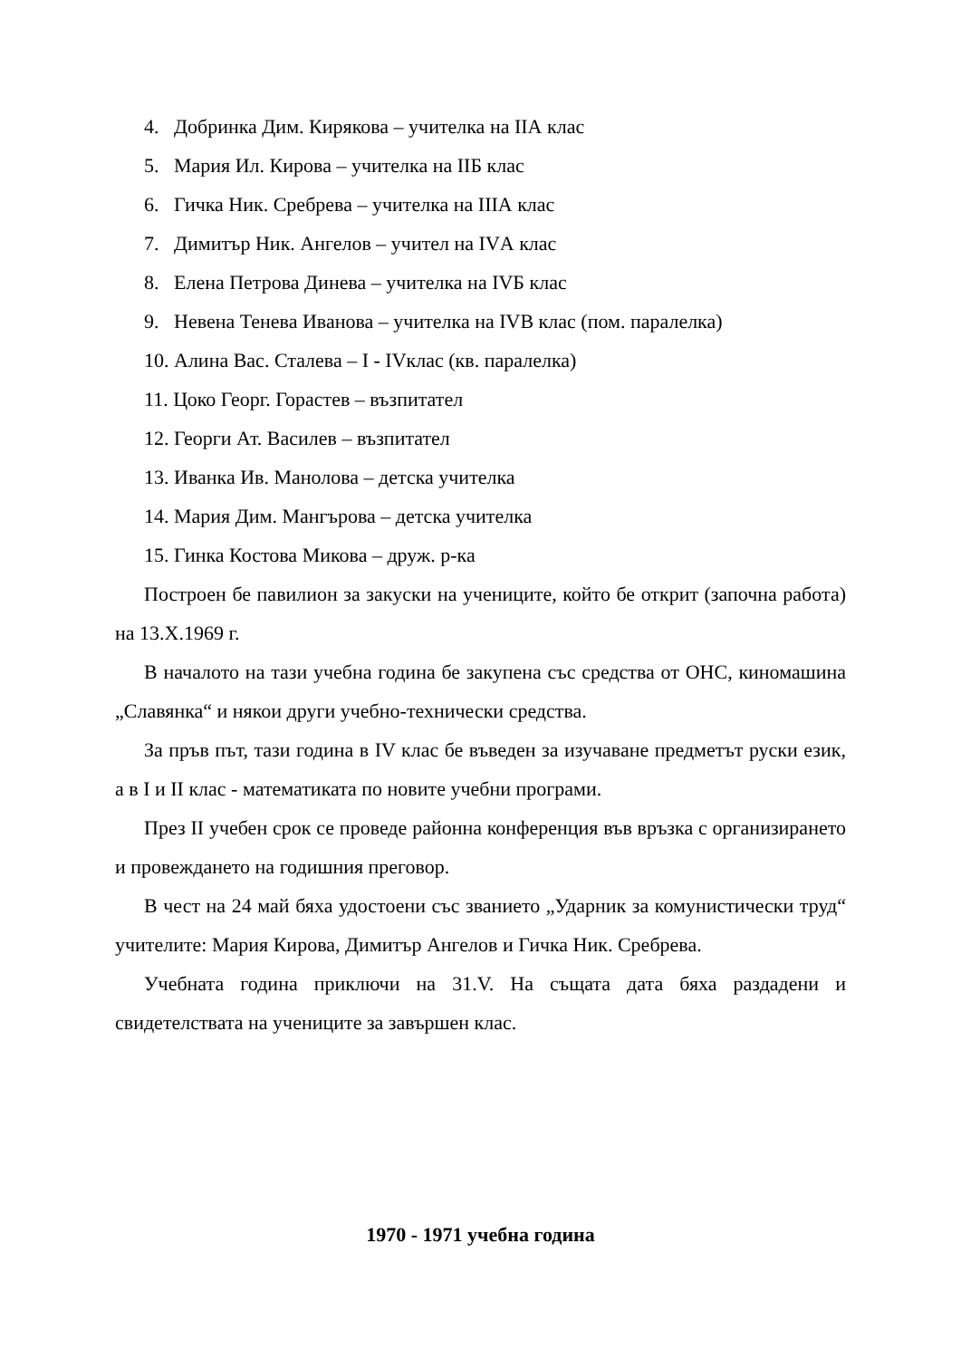4. Добринка Дим. Кирякова – учителка на IIА клас
5. Мария Ил. Кирова – учителка на IIБ клас
6. Гичка Ник. Сребрева – учителка на IIIА клас
7. Димитър Ник. Ангелов – учител на IVА клас
8. Елена Петрова Динева – учителка на IVБ клас
9. Невена Тенева Иванова – учителка на IVВ клас (пом. паралелка)
10. Алина Вас. Сталева – I - IVклас (кв. паралелка)
11. Цоко Георг. Горастев – възпитател
12. Георги Ат. Василев – възпитател
13. Иванка Ив. Манолова – детска учителка
14. Мария Дим. Мангърова – детска учителка
15. Гинка Костова Микова – друж. р-ка
Построен бе павилион за закуски на учениците, който бе открит (започна работа) на 13.Х.1969 г.
В началото на тази учебна година бе закупена със средства от ОНС, киномашина „Славянка“ и някои други учебно-технически средства.
За пръв път, тази година в IV клас бе въведен за изучаване предметът руски език, а в I и II клас - математиката по новите учебни програми.
През II учебен срок се проведе районна конференция във връзка с организирането и провеждането на годишния преговор.
В чест на 24 май бяха удостоени със званието „Ударник за комунистически труд“ учителите: Мария Кирова, Димитър Ангелов и Гичка Ник. Сребрева.
Учебната година приключи на 31.V. На същата дата бяха раздадени и свидетелствата на учениците за завършен клас.
1970 - 1971 учебна година